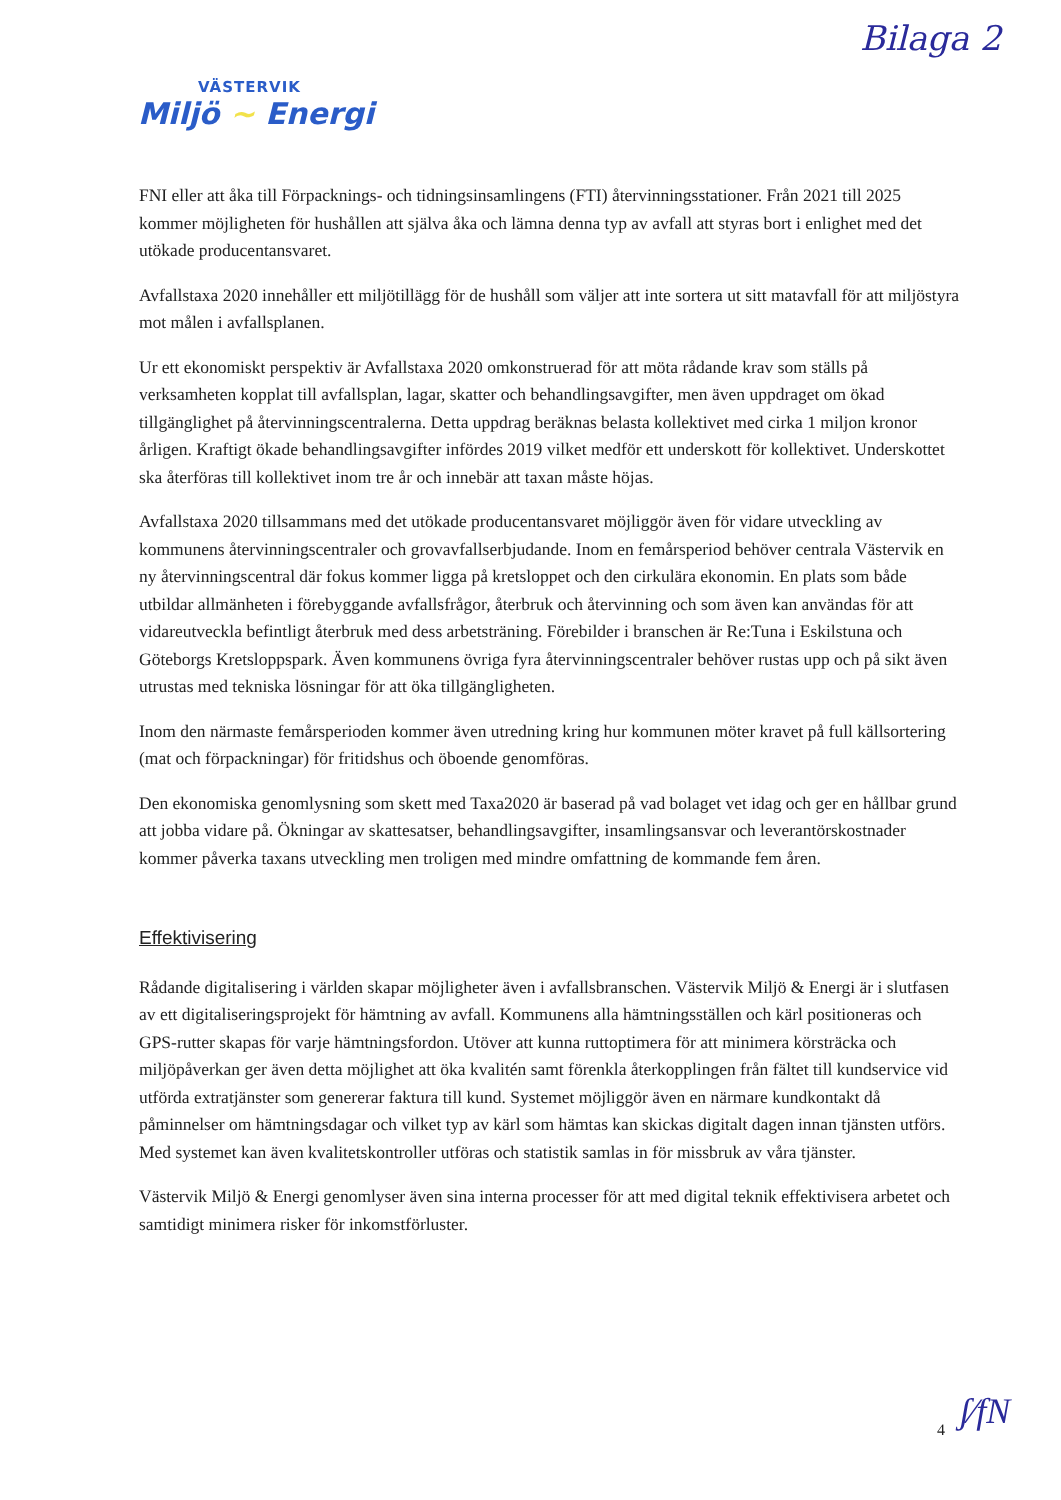Bilaga 2
VÄSTERVIK
Miljö ~ Energi
FNI eller att åka till Förpacknings- och tidningsinsamlingens (FTI) återvinningsstationer. Från 2021 till 2025 kommer möjligheten för hushållen att själva åka och lämna denna typ av avfall att styras bort i enlighet med det utökade producentansvaret.
Avfallstaxa 2020 innehåller ett miljötillägg för de hushåll som väljer att inte sortera ut sitt matavfall för att miljöstyra mot målen i avfallsplanen.
Ur ett ekonomiskt perspektiv är Avfallstaxa 2020 omkonstruerad för att möta rådande krav som ställs på verksamheten kopplat till avfallsplan, lagar, skatter och behandlingsavgifter, men även uppdraget om ökad tillgänglighet på återvinningscentralerna. Detta uppdrag beräknas belasta kollektivet med cirka 1 miljon kronor årligen. Kraftigt ökade behandlingsavgifter infördes 2019 vilket medför ett underskott för kollektivet. Underskottet ska återföras till kollektivet inom tre år och innebär att taxan måste höjas.
Avfallstaxa 2020 tillsammans med det utökade producentansvaret möjliggör även för vidare utveckling av kommunens återvinningscentraler och grovavfallserbjudande. Inom en femårsperiod behöver centrala Västervik en ny återvinningscentral där fokus kommer ligga på kretsloppet och den cirkulära ekonomin. En plats som både utbildar allmänheten i förebyggande avfallsfrågor, återbruk och återvinning och som även kan användas för att vidareutveckla befintligt återbruk med dess arbetsträning. Förebilder i branschen är Re:Tuna i Eskilstuna och Göteborgs Kretsloppspark. Även kommunens övriga fyra återvinningscentraler behöver rustas upp och på sikt även utrustas med tekniska lösningar för att öka tillgängligheten.
Inom den närmaste femårsperioden kommer även utredning kring hur kommunen möter kravet på full källsortering (mat och förpackningar) för fritidshus och öboende genomföras.
Den ekonomiska genomlysning som skett med Taxa2020 är baserad på vad bolaget vet idag och ger en hållbar grund att jobba vidare på. Ökningar av skattesatser, behandlingsavgifter, insamlingsansvar och leverantörskostnader kommer påverka taxans utveckling men troligen med mindre omfattning de kommande fem åren.
Effektivisering
Rådande digitalisering i världen skapar möjligheter även i avfallsbranschen. Västervik Miljö & Energi är i slutfasen av ett digitaliseringsprojekt för hämtning av avfall. Kommunens alla hämtningsställen och kärl positioneras och GPS-rutter skapas för varje hämtningsfordon. Utöver att kunna ruttoptimera för att minimera körsträcka och miljöpåverkan ger även detta möjlighet att öka kvalitén samt förenkla återkopplingen från fältet till kundservice vid utförda extratjänster som genererar faktura till kund. Systemet möjliggör även en närmare kundkontakt då påminnelser om hämtningsdagar och vilket typ av kärl som hämtas kan skickas digitalt dagen innan tjänsten utförs. Med systemet kan även kvalitetskontroller utföras och statistik samlas in för missbruk av våra tjänster.
Västervik Miljö & Energi genomlyser även sina interna processer för att med digital teknik effektivisera arbetet och samtidigt minimera risker för inkomstförluster.
4 ʃ⁄fN